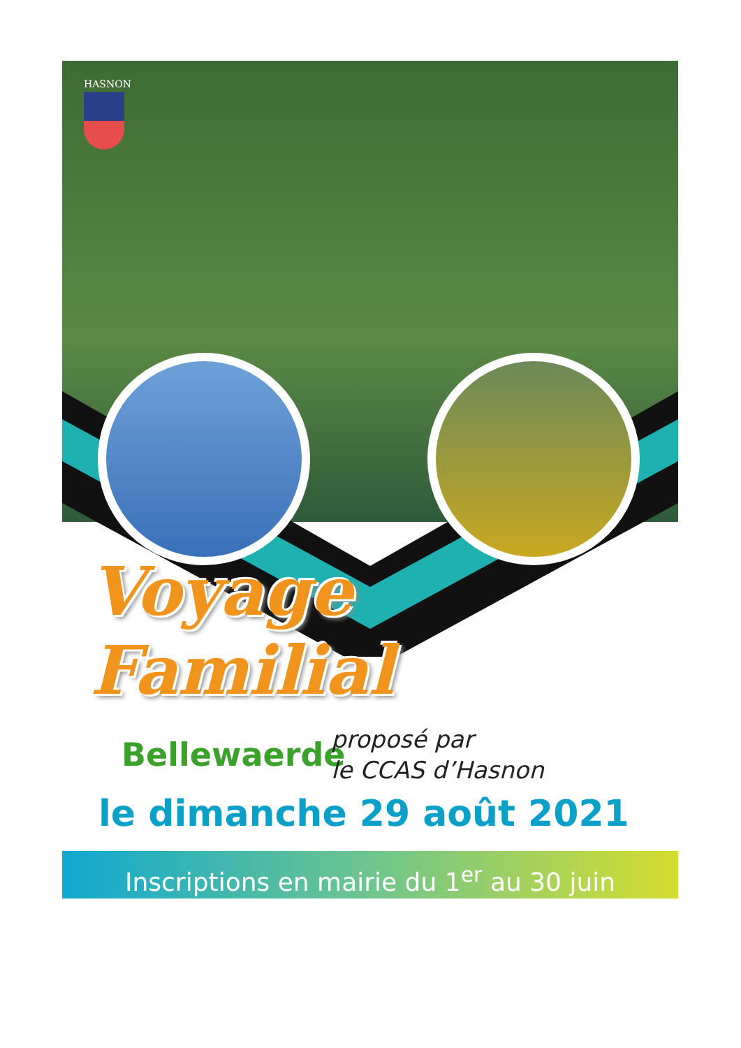HASNON
Voyage Familial
Bellewaerde
proposé par
le CCAS d’Hasnon
le dimanche 29 août 2021
Inscriptions en mairie du 1<sup>er</sup> au 30 juin